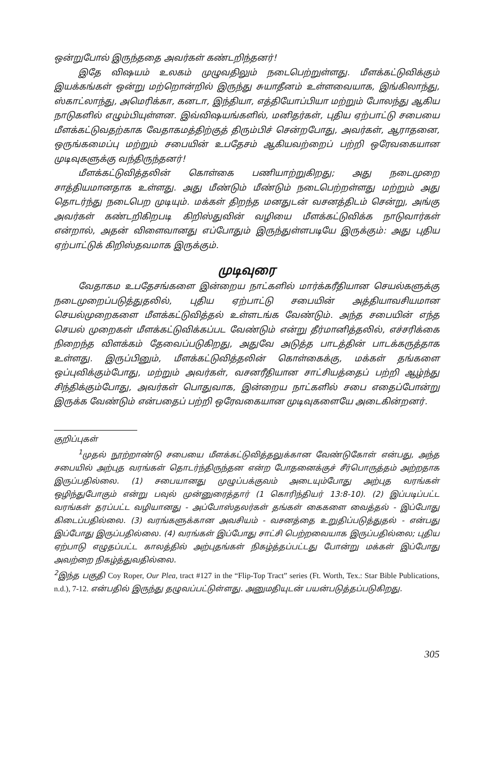ஒன்றுபோல் இருந்ததை அவர்கள் கண்டறிந்தனர்!
இதே விஷயம் உலகம் முழுவதிலும் நடைபெற்றுள்ளது. மீளக்கட்டுவிக்கும் இயக்கங்கள் ஒன்று மற்றொன்றில் இருந்து சுயாதீனம் உள்ளவையாக, இங்கிலாந்து, ஸ்காட்லாந்து, அமெரிக்கா, கனடா, இந்தியா, எத்தியோப்பியா மற்றும் போலந்து ஆகிய நாடுகளில் எழும்பியுள்ளன. இவ்விஷயங்களில், மனிதர்கள், புதிய ஏற்பாட்டு சபையை மீளக்கட்டுவதற்காக வேதாகமத்திற்குத் திரும்பிச் சென்றபோது, அவர்கள், ஆராதனை, ஒருங்கமைப்பு மற்றும் சபையின் உபதேசம் ஆகியவற்றைப் பற்றி ஒரேவகையான முடிவுகளுக்கு வந்திருந்தனர்!
மீளக்கட்டுவித்தலின் கொள்கை பணியாற்றுகிறது; அது நடைமுறை சாத்தியமானதாக உள்ளது. அது மீண்டும் மீண்டும் நடைபெற்றள்ளது மற்றும் அது தொடர்ந்து நடைபெற முடியும். மக்கள் திறந்த மனதுடன் வசனத்திடம் சென்று, அங்கு அவர்கள் கண்டறிகிறபடி கிறிஸ்துவின் வழியை மீளக்கட்டுவிக்க நாடுவார்கள் என்றால், அதன் விளைவானது எப்போதும் இருந்துள்ளபடியே இருக்கும்: அது புதிய ஏற்பாட்டுக் கிறிஸ்தவமாக இருக்கும்.
முடிவுரை
வேதாகம உபதேசங்களை இன்றைய நாட்களில் மார்க்கரீதியான செயல்களுக்கு நடைமுறைப்படுத்துதலில், புதிய ஏற்பாட்டு சபையின் அத்தியாவசியமான செயல்முறைகளை மீளக்கட்டுவித்தல் உள்ளடங்க வேண்டும். அந்த சபையின் எந்த செயல் முறைகள் மீளக்கட்டுவிக்கப்பட வேண்டும் என்று தீர்மானித்தலில், எச்சரிக்கை நிறைந்த விளக்கம் தேவைப்படுகிறது, அதுவே அடுத்த பாடத்தின் பாடக்கருத்தாக உள்ளது. இருப்பினும், மீளக்கட்டுவித்தலின் கொள்கைக்கு, மக்கள் தங்களை ஒப்புவிக்கும்போது, மற்றும் அவர்கள், வசனரீதியான சாட்சியத்தைப் பற்றி ஆழ்ந்து சிந்திக்கும்போது, அவர்கள் பொதுவாக, இன்றைய நாட்களில் சபை எதைப்போன்று இருக்க வேண்டும் என்பதைப் பற்றி ஒரேவகையான முடிவுகளையே அடைகின்றனர்.
குறிப்புகள்
<sup>1</sup> முதல் நூற்றாண்டு சபையை மீளக்கட்டுவித்தலுக்கான வேண்டுகோள் என்பது, அந்த சபையில் அற்புத வரங்கள் தொடர்ந்திருந்தன என்ற போதனைக்குச் சீர்பொருத்தம் அற்றதாக இருப்பதில்லை. (1) சபையானது முழுப்பக்குவம் அடையும்போது அற்புத வரங்கள் ஒழிந்துபோகும் என்று பவுல் முன்னுரைத்தார் (1 கொரிந்தியர் 13:8-10). (2) இப்படிப்பட்ட வரங்கள் தரப்பட்ட வழியானது - அப்போஸ்தலர்கள் தங்கள் கைகளை வைத்தல் - இப்போது கிடைப்பதில்லை. (3) வரங்களுக்கான அவசியம் - வசனத்தை உறுதிப்படுத்துதல் - என்பது இப்போது இருப்பதில்லை. (4) வரங்கள் இப்போது சாட்சி பெற்றவையாக இருப்பதில்லை; புதிய ஏற்பாடு எழுதப்பட்ட காலத்தில் அற்புதங்கள் நிகழ்த்தப்பட்டது போன்று மக்கள் இப்போது அவற்றை நிகழ்த்துவதில்லை.
<sup>2</sup> இந்த பகுதி Coy Roper, Our Plea, tract #127 in the “Flip-Top Tract” series (Ft. Worth, Tex.: Star Bible Publications, n.d.), 7-12. என்பதில் இருந்து தழுவப்பட்டுள்ளது. அனுமதியுடன் பயன்படுத்தப்படுகிறது.
305